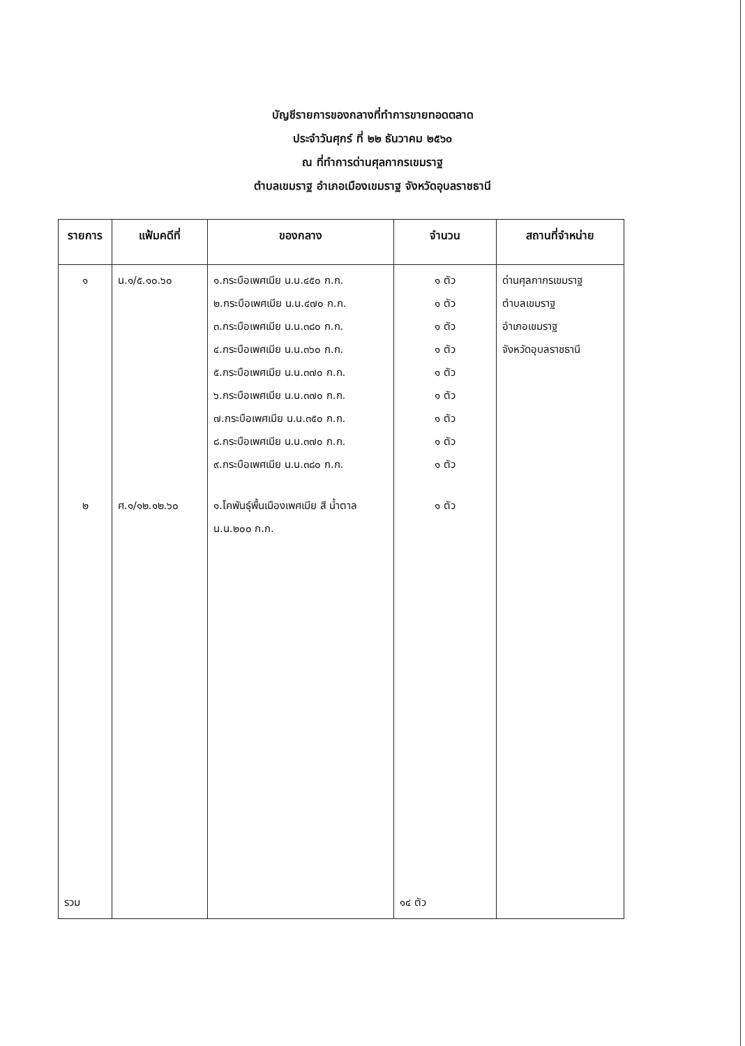บัญชีรายการของกลางที่ทำการขายทอดตลาด
ประจำวันศุกร์ ที่ ๒๒ ธันวาคม ๒๕๖๐
ณ ที่ทำการด่านศุลกากรเขมราฐ
ตำบลเขมราฐ อำเภอเมืองเขมราฐ จังหวัดอุบลราชธานี
| รายการ | แฟ้มคดีที่ | ของกลาง | จำนวน | สถานที่จำหน่าย |
| --- | --- | --- | --- | --- |
| ๑ | น.๑/๕.๑๐.๖๐ | ๑.กระบือเพศเมีย น.น.๔๕๐ ก.ก. ๒.กระบือเพศเมีย น.น.๔๗๐ ก.ก. ๓.กระบือเพศเมีย น.น.๓๘๐ ก.ก. ๔.กระบือเพศเมีย น.น.๓๖๐ ก.ก. ๕.กระบือเพศเมีย น.น.๓๗๐ ก.ก. ๖.กระบือเพศเมีย น.น.๓๗๐ ก.ก. ๗.กระบือเพศเมีย น.น.๓๕๐ ก.ก. ๘.กระบือเพศเมีย น.น.๓๗๐ ก.ก. ๙.กระบือเพศเมีย น.น.๓๘๐ ก.ก. | ๑ ตัว ๑ ตัว ๑ ตัว ๑ ตัว ๑ ตัว ๑ ตัว ๑ ตัว ๑ ตัว ๑ ตัว | ด่านศุลกากรเขมราฐ ตำบลเขมราฐ อำเภอเขมราฐ จังหวัดอุบลราชธานี |
| ๒ | ศ.๑/๑๒.๑๒.๖๐ | ๑.โคพันธุ์พื้นเมืองเพศเมีย สี น้ำตาล น.น.๒๐๐ ก.ก. | ๑ ตัว | |
| รวม | | | ๑๔ ตัว | |